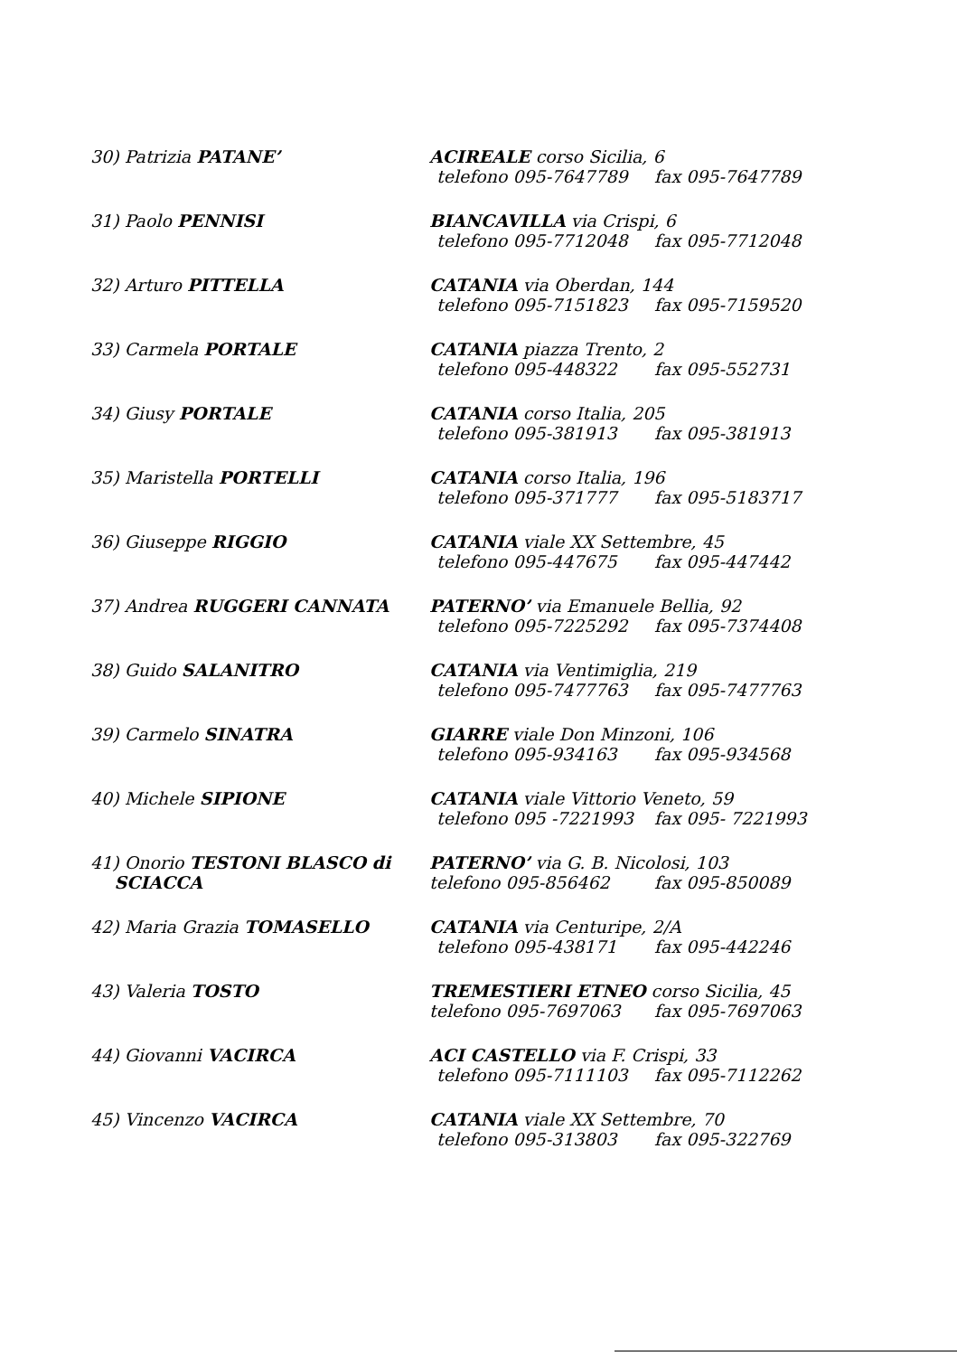30) Patrizia PATANE’ ACIREALE corso Sicilia, 6
telefono 095-7647789 fax 095-7647789
31) Paolo PENNISI BIANCAVILLA via Crispi, 6
telefono 095-7712048 fax 095-7712048
32) Arturo PITTELLA CATANIA via Oberdan, 144
telefono 095-7151823 fax 095-7159520
33) Carmela PORTALE CATANIA piazza Trento, 2
telefono 095-448322 fax 095-552731
34) Giusy PORTALE CATANIA corso Italia, 205
telefono 095-381913 fax 095-381913
35) Maristella PORTELLI CATANIA corso Italia, 196
telefono 095-371777 fax 095-5183717
36) Giuseppe RIGGIO CATANIA viale XX Settembre, 45
telefono 095-447675 fax 095-447442
37) Andrea RUGGERI CANNATA PATERNO’ via Emanuele Bellia, 92
telefono 095-7225292 fax 095-7374408
38) Guido SALANITRO CATANIA via Ventimiglia, 219
telefono 095-7477763 fax 095-7477763
39) Carmelo SINATRA GIARRE viale Don Minzoni, 106
telefono 095-934163 fax 095-934568
40) Michele SIPIONE CATANIA viale Vittorio Veneto, 59
telefono 095 -7221993 fax 095- 7221993
41) Onorio TESTONI BLASCO di
SCIACCA
PATERNO’ via G. B. Nicolosi, 103
telefono 095-856462 fax 095-850089
42) Maria Grazia TOMASELLO CATANIA via Centuripe, 2/A
telefono 095-438171 fax 095-442246
43) Valeria TOSTO TREMESTIERI ETNEO corso Sicilia, 45
telefono 095-7697063 fax 095-7697063
44) Giovanni VACIRCA ACI CASTELLO via F. Crispi, 33
telefono 095-7111103 fax 095-7112262
45) Vincenzo VACIRCA CATANIA viale XX Settembre, 70
telefono 095-313803 fax 095-322769